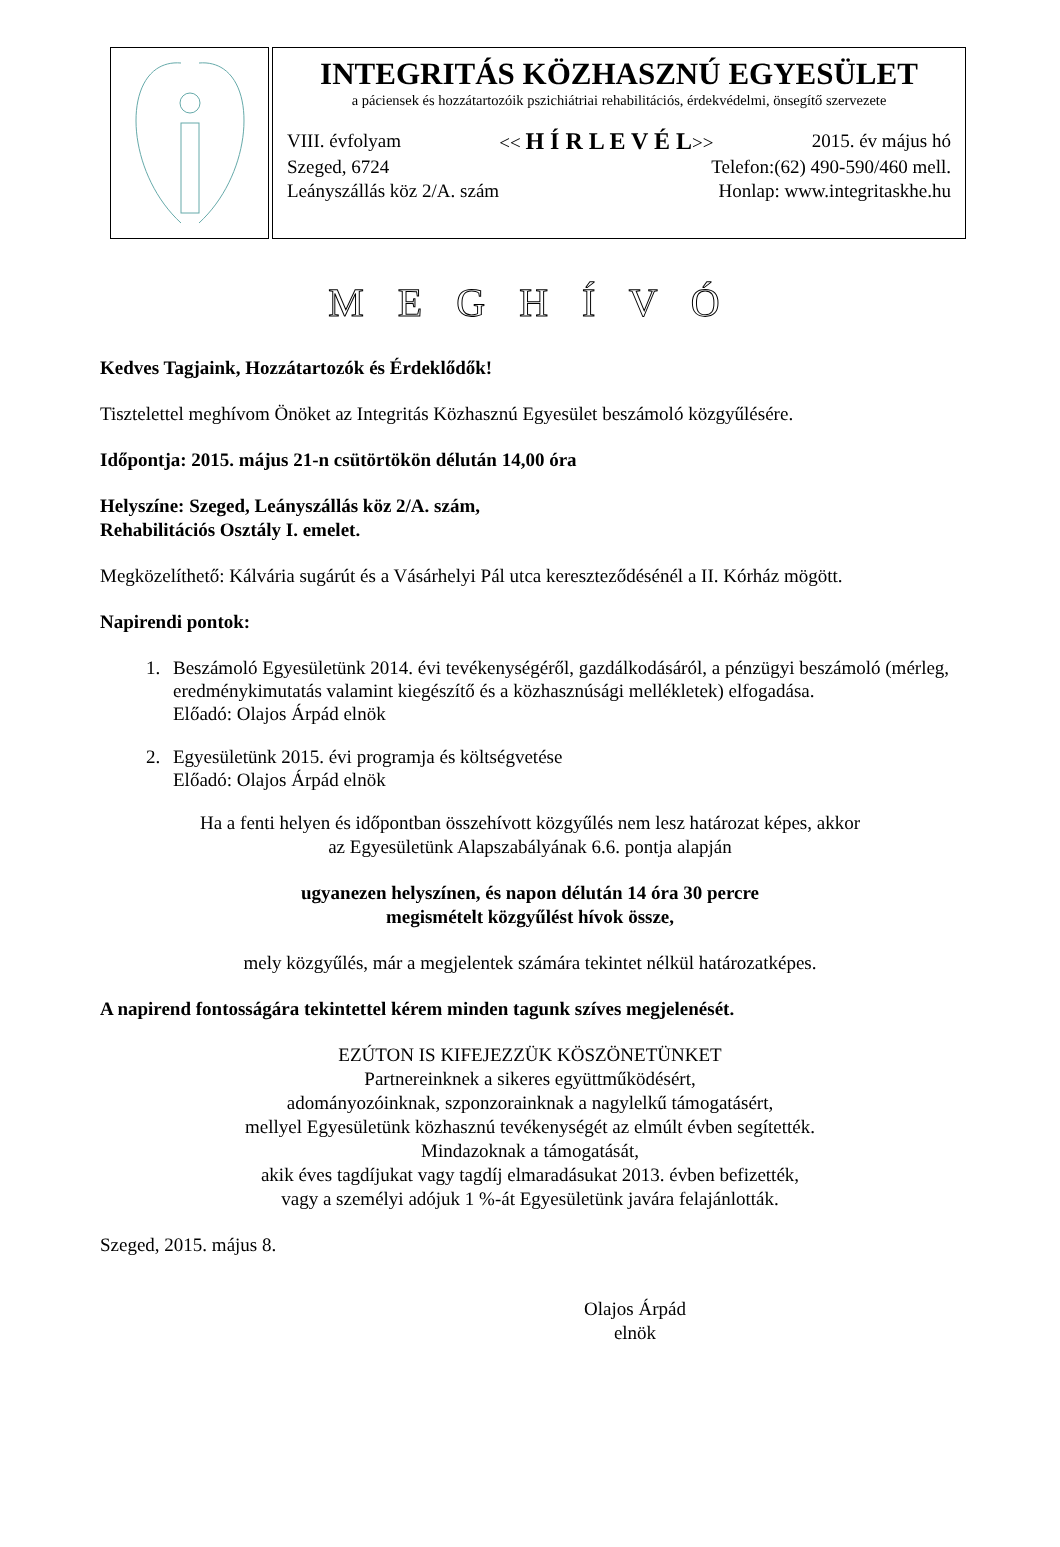INTEGRITÁS KÖZHASZNÚ EGYESÜLET
a páciensek és hozzátartozóik pszichiátriai rehabilitációs, érdekvédelmi, önsegítő szervezete
VIII. évfolyam << H Í R L E V É L>> 2015. év május hó
Szeged, 6724 Telefon:(62) 490-590/460 mell.
Leányszállás köz 2/A. szám Honlap: www.integritaskhe.hu
M E G H Í V Ó
Kedves Tagjaink, Hozzátartozók és Érdeklődők!
Tisztelettel meghívom Önöket az Integritás Közhasznú Egyesület beszámoló közgyűlésére.
Időpontja: 2015. május 21-n csütörtökön délután 14,00 óra
Helyszíne: Szeged, Leányszállás köz 2/A. szám,
Rehabilitációs Osztály I. emelet.
Megközelíthető: Kálvária sugárút és a Vásárhelyi Pál utca kereszteződésénél a II. Kórház mögött.
Napirendi pontok:
1. Beszámoló Egyesületünk 2014. évi tevékenységéről, gazdálkodásáról, a pénzügyi beszámoló (mérleg, eredménykimutatás valamint kiegészítő és a közhasznúsági mellékletek) elfogadása.
Előadó: Olajos Árpád elnök
2. Egyesületünk 2015. évi programja és költségvetése
Előadó: Olajos Árpád elnök
Ha a fenti helyen és időpontban összehívott közgyűlés nem lesz határozat képes, akkor
az Egyesületünk Alapszabályának 6.6. pontja alapján
ugyanezen helyszínen, és napon délután 14 óra 30 percre
megismételt közgyűlést hívok össze,
mely közgyűlés, már a megjelentek számára tekintet nélkül határozatképes.
A napirend fontosságára tekintettel kérem minden tagunk szíves megjelenését.
EZÚTON IS KIFEJEZZÜK KÖSZÖNETÜNKET
Partnereinknek a sikeres együttműködésért,
adományozóinknak, szponzorainknak a nagylelkű támogatásért,
mellyel Egyesületünk közhasznú tevékenységét az elmúlt évben segítették.
Mindazoknak a támogatását,
akik éves tagdíjukat vagy tagdíj elmaradásukat 2013. évben befizették,
vagy a személyi adójuk 1 %-át Egyesületünk javára felajánlották.
Szeged, 2015. május 8.
Olajos Árpád
elnök